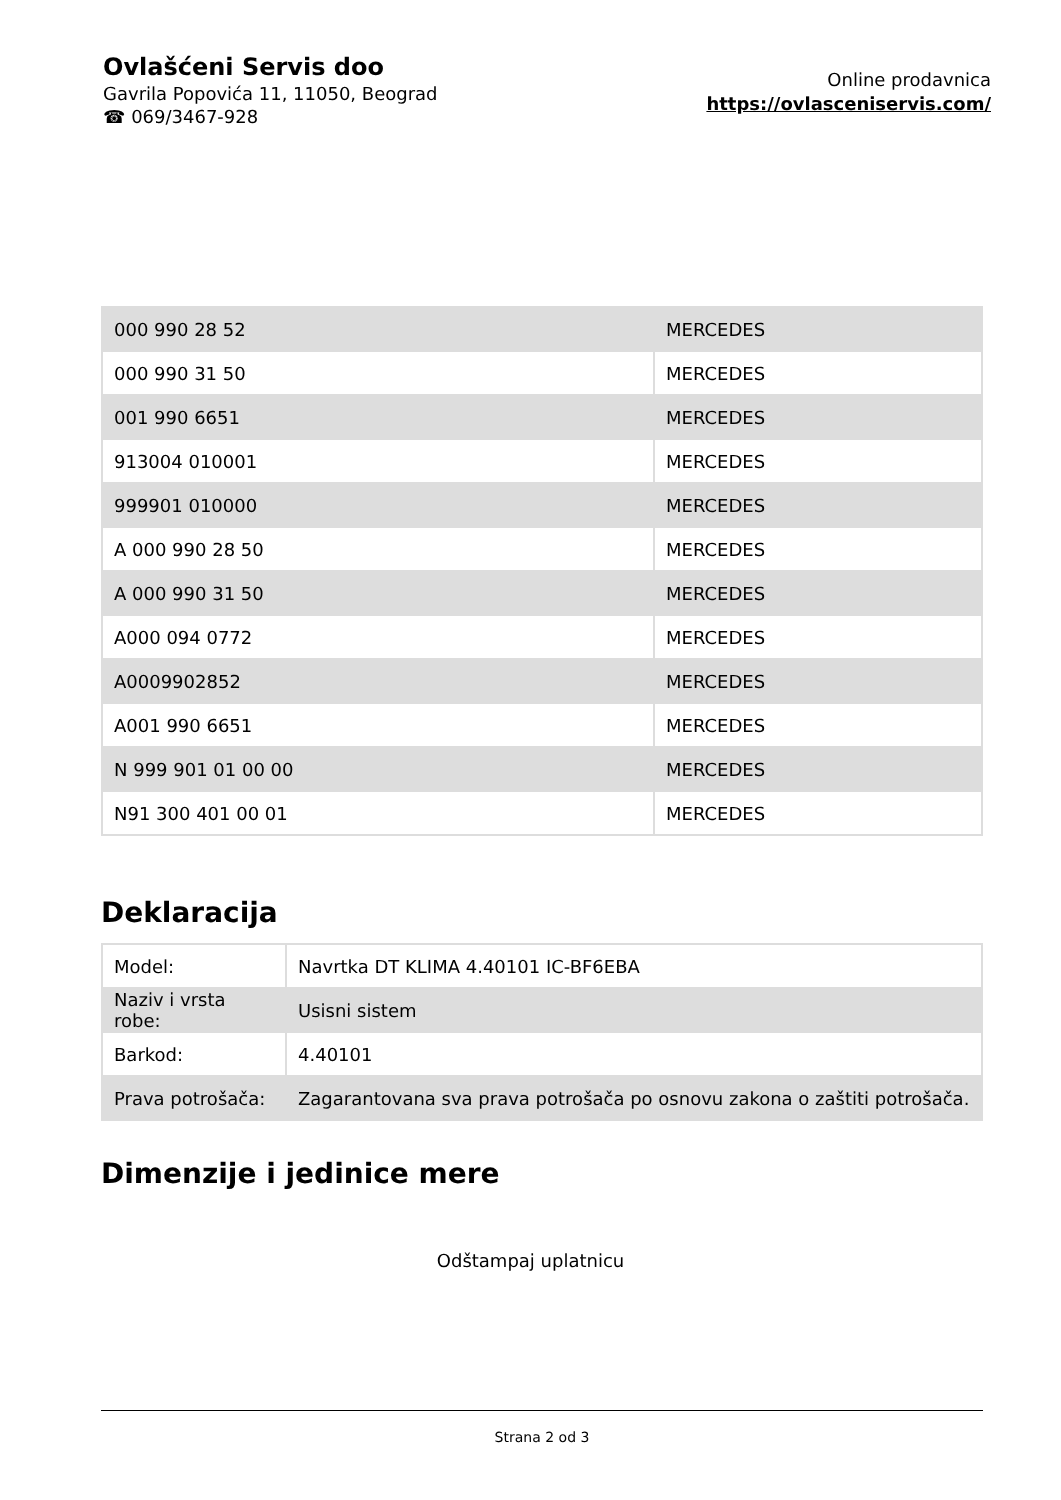Ovlašćeni Servis doo
Gavrila Popovića 11, 11050, Beograd
☎ 069/3467-928
Online prodavnica
https://ovlasceniservis.com/
| 000 990 28 52 | MERCEDES |
| 000 990 31 50 | MERCEDES |
| 001 990 6651 | MERCEDES |
| 913004 010001 | MERCEDES |
| 999901 010000 | MERCEDES |
| A 000 990 28 50 | MERCEDES |
| A 000 990 31 50 | MERCEDES |
| A000 094 0772 | MERCEDES |
| A0009902852 | MERCEDES |
| A001 990 6651 | MERCEDES |
| N 999 901 01 00 00 | MERCEDES |
| N91 300 401 00 01 | MERCEDES |
Deklaracija
| Model: | Navrtka DT KLIMA 4.40101 IC-BF6EBA |
| Naziv i vrsta robe: | Usisni sistem |
| Barkod: | 4.40101 |
| Prava potrošača: | Zagarantovana sva prava potrošača po osnovu zakona o zaštiti potrošača. |
Dimenzije i jedinice mere
Odštampaj uplatnicu
Strana 2 od 3